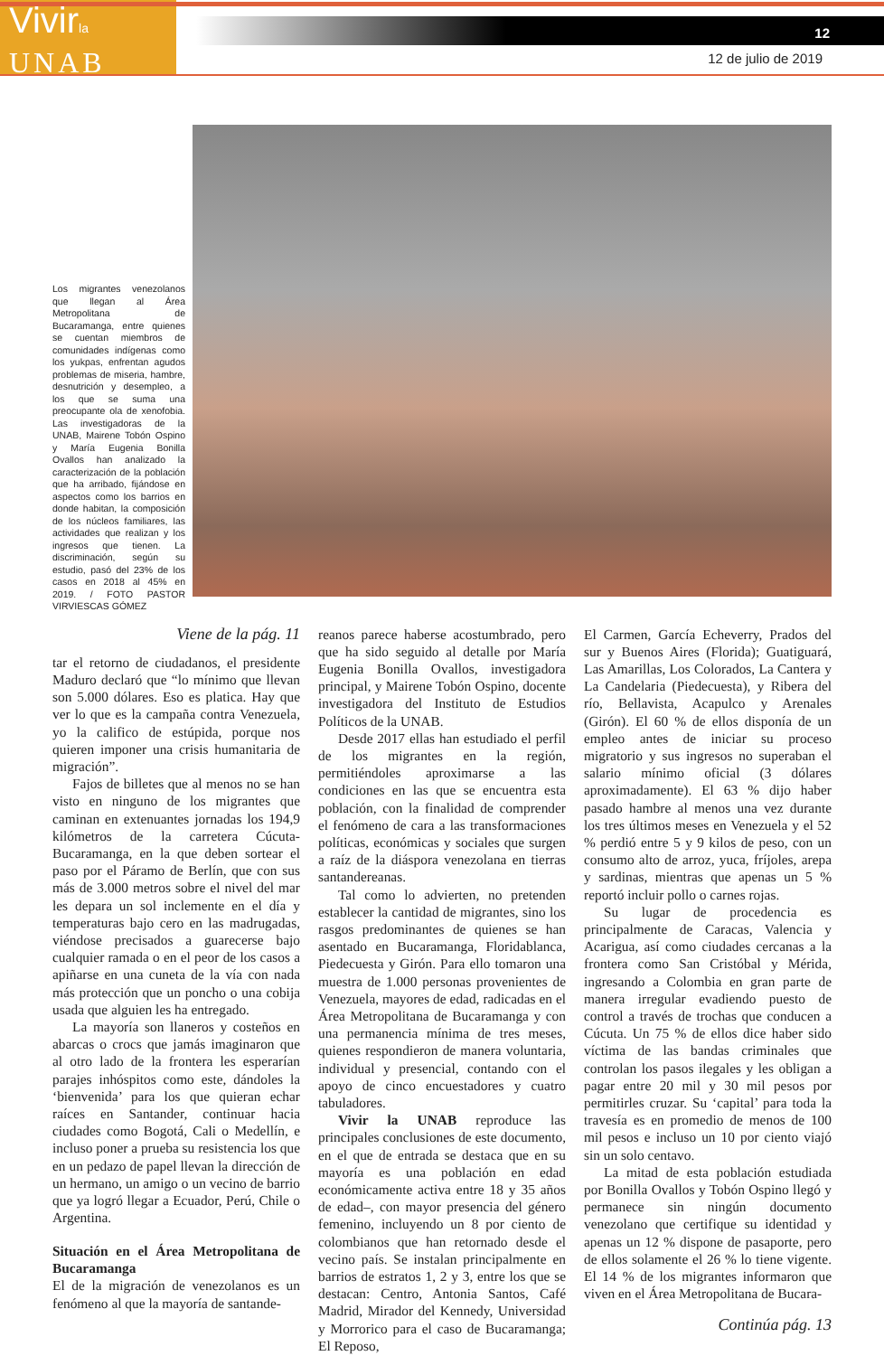Vivirla
UNAB
12
12 de julio de 2019
Los migrantes venezolanos que llegan al Área Metropolitana de Bucaramanga, entre quienes se cuentan miembros de comunidades indígenas como los yukpas, enfrentan agudos problemas de miseria, hambre, desnutrición y desempleo, a los que se suma una preocupante ola de xenofobia. Las investigadoras de la UNAB, Mairene Tobón Ospino y María Eugenia Bonilla Ovallos han analizado la caracterización de la población que ha arribado, fijándose en aspectos como los barrios en donde habitan, la composición de los núcleos familiares, las actividades que realizan y los ingresos que tienen. La discriminación, según su estudio, pasó del 23% de los casos en 2018 al 45% en 2019. / FOTO PASTOR VIRVIESCAS GÓMEZ
Viene de la pág. 11
tar el retorno de ciudadanos, el presidente Maduro declaró que “lo mínimo que llevan son 5.000 dólares. Eso es platica. Hay que ver lo que es la campaña contra Venezuela, yo la califico de estúpida, porque nos quieren imponer una crisis humanitaria de migración”.
Fajos de billetes que al menos no se han visto en ninguno de los migrantes que caminan en extenuantes jornadas los 194,9 kilómetros de la carretera Cúcuta-Bucaramanga, en la que deben sortear el paso por el Páramo de Berlín, que con sus más de 3.000 metros sobre el nivel del mar les depara un sol inclemente en el día y temperaturas bajo cero en las madrugadas, viéndose precisados a guarecerse bajo cualquier ramada o en el peor de los casos a apiñarse en una cuneta de la vía con nada más protección que un poncho o una cobija usada que alguien les ha entregado.
La mayoría son llaneros y costeños en abarcas o crocs que jamás imaginaron que al otro lado de la frontera les esperarían parajes inhóspitos como este, dándoles la ‘bienvenida’ para los que quieran echar raíces en Santander, continuar hacia ciudades como Bogotá, Cali o Medellín, e incluso poner a prueba su resistencia los que en un pedazo de papel llevan la dirección de un hermano, un amigo o un vecino de barrio que ya logró llegar a Ecuador, Perú, Chile o Argentina.
Situación en el Área Metropolitana de Bucaramanga
El de la migración de venezolanos es un fenómeno al que la mayoría de santande-
reanos parece haberse acostumbrado, pero que ha sido seguido al detalle por María Eugenia Bonilla Ovallos, investigadora principal, y Mairene Tobón Ospino, docente investigadora del Instituto de Estudios Políticos de la UNAB.
Desde 2017 ellas han estudiado el perfil de los migrantes en la región, permitiéndoles aproximarse a las condiciones en las que se encuentra esta población, con la finalidad de comprender el fenómeno de cara a las transformaciones políticas, económicas y sociales que surgen a raíz de la diáspora venezolana en tierras santandereanas.
Tal como lo advierten, no pretenden establecer la cantidad de migrantes, sino los rasgos predominantes de quienes se han asentado en Bucaramanga, Floridablanca, Piedecuesta y Girón. Para ello tomaron una muestra de 1.000 personas provenientes de Venezuela, mayores de edad, radicadas en el Área Metropolitana de Bucaramanga y con una permanencia mínima de tres meses, quienes respondieron de manera voluntaria, individual y presencial, contando con el apoyo de cinco encuestadores y cuatro tabuladores.
Vivir la UNAB reproduce las principales conclusiones de este documento, en el que de entrada se destaca que en su mayoría es una población en edad económicamente activa entre 18 y 35 años de edad–, con mayor presencia del género femenino, incluyendo un 8 por ciento de colombianos que han retornado desde el vecino país. Se instalan principalmente en barrios de estratos 1, 2 y 3, entre los que se destacan: Centro, Antonia Santos, Café Madrid, Mirador del Kennedy, Universidad y Morrorico para el caso de Bucaramanga; El Reposo,
El Carmen, García Echeverry, Prados del sur y Buenos Aires (Florida); Guatiguará, Las Amarillas, Los Colorados, La Cantera y La Candelaria (Piedecuesta), y Ribera del río, Bellavista, Acapulco y Arenales (Girón). El 60 % de ellos disponía de un empleo antes de iniciar su proceso migratorio y sus ingresos no superaban el salario mínimo oficial (3 dólares aproximadamente). El 63 % dijo haber pasado hambre al menos una vez durante los tres últimos meses en Venezuela y el 52 % perdió entre 5 y 9 kilos de peso, con un consumo alto de arroz, yuca, fríjoles, arepa y sardinas, mientras que apenas un 5 % reportó incluir pollo o carnes rojas.
Su lugar de procedencia es principalmente de Caracas, Valencia y Acarigua, así como ciudades cercanas a la frontera como San Cristóbal y Mérida, ingresando a Colombia en gran parte de manera irregular evadiendo puesto de control a través de trochas que conducen a Cúcuta. Un 75 % de ellos dice haber sido víctima de las bandas criminales que controlan los pasos ilegales y les obligan a pagar entre 20 mil y 30 mil pesos por permitirles cruzar. Su ‘capital’ para toda la travesía es en promedio de menos de 100 mil pesos e incluso un 10 por ciento viajó sin un solo centavo.
La mitad de esta población estudiada por Bonilla Ovallos y Tobón Ospino llegó y permanece sin ningún documento venezolano que certifique su identidad y apenas un 12 % dispone de pasaporte, pero de ellos solamente el 26 % lo tiene vigente. El 14 % de los migrantes informaron que viven en el Área Metropolitana de Bucara-
Continúa pág. 13